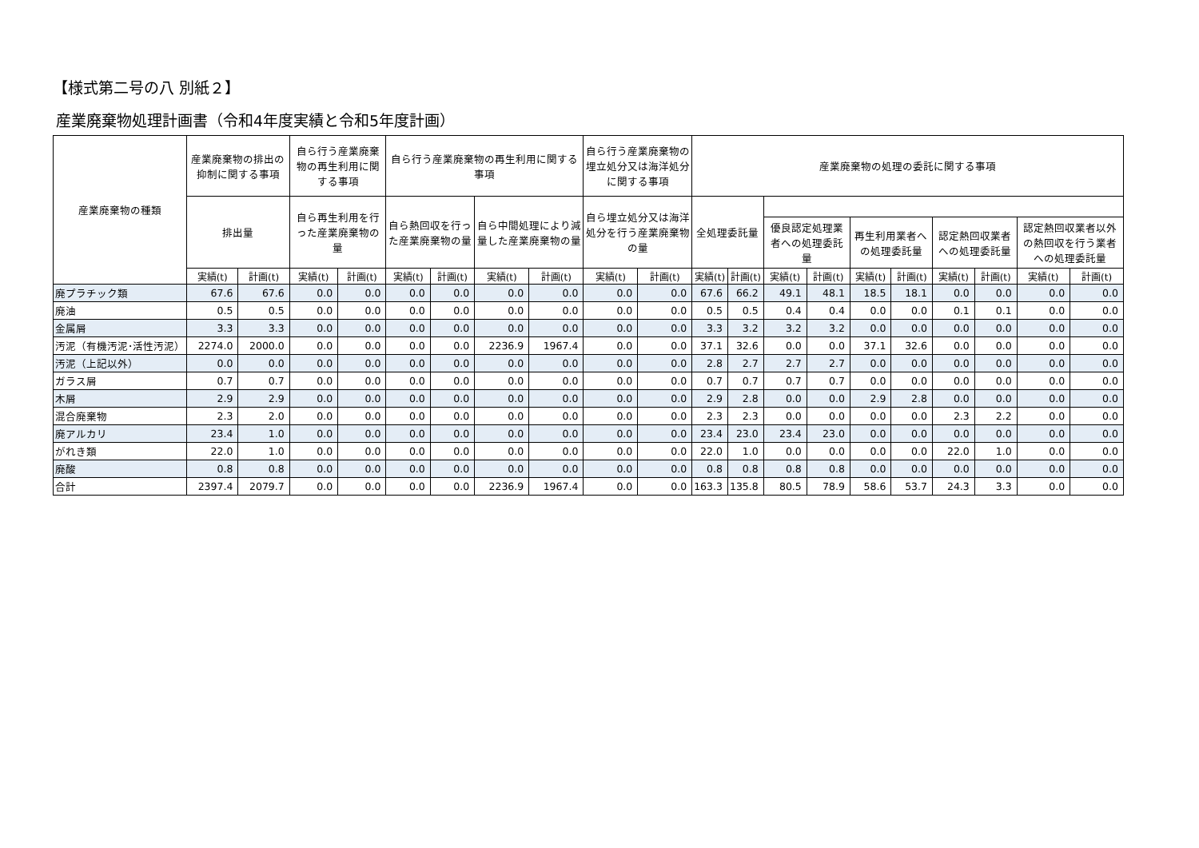【様式第二号の八 別紙２】
産業廃棄物処理計画書（令和4年度実績と令和5年度計画）
| 産業廃棄物の種類 | 産業廃棄物の排出の抑制に関する事項 | | 自ら行う産業廃棄物の再生利用に関する事項 | | 自ら行う産業廃棄物の再生利用に関する事項 | | | | 自ら行う産業廃棄物の埋立処分又は海洋処分に関する事項 | | 産業廃棄物の処理の委託に関する事項 | | | | | | | | | |
| --- | --- | --- | --- | --- | --- | --- | --- | --- | --- | --- | --- | --- | --- | --- | --- | --- | --- | --- | --- | --- |
| | 排出量 | | 自ら再生利用を行った産業廃棄物の量 | | 自ら熱回収を行った産業廃棄物の量 | | 自ら中間処理により減量した産業廃棄物の量 | | 自ら埋立処分又は海洋処分を行う産業廃棄物の量 | | 全処理委託量 | | | | | | | | | |
| | | | | | | | | | | | | | 優良認定処理業者への処理委託量 | | 再生利用業者への処理委託量 | | 認定熱回収業者への処理委託量 | | 認定熱回収業者以外の熱回収を行う業者への処理委託量 | |
| | 実績(t) | 計画(t) | 実績(t) | 計画(t) | 実績(t) | 計画(t) | 実績(t) | 計画(t) | 実績(t) | 計画(t) | 実績(t) | 計画(t) | 実績(t) | 計画(t) | 実績(t) | 計画(t) | 実績(t) | 計画(t) | 実績(t) | 計画(t) |
| 廃プラチック類 | 67.6 | 67.6 | 0.0 | 0.0 | 0.0 | 0.0 | 0.0 | 0.0 | 0.0 | 0.0 | 67.6 | 66.2 | 49.1 | 48.1 | 18.5 | 18.1 | 0.0 | 0.0 | 0.0 | 0.0 |
| 廃油 | 0.5 | 0.5 | 0.0 | 0.0 | 0.0 | 0.0 | 0.0 | 0.0 | 0.0 | 0.0 | 0.5 | 0.5 | 0.4 | 0.4 | 0.0 | 0.0 | 0.1 | 0.1 | 0.0 | 0.0 |
| 金属屑 | 3.3 | 3.3 | 0.0 | 0.0 | 0.0 | 0.0 | 0.0 | 0.0 | 0.0 | 0.0 | 3.3 | 3.2 | 3.2 | 3.2 | 0.0 | 0.0 | 0.0 | 0.0 | 0.0 | 0.0 |
| 汚泥（有機汚泥･活性汚泥） | 2274.0 | 2000.0 | 0.0 | 0.0 | 0.0 | 0.0 | 2236.9 | 1967.4 | 0.0 | 0.0 | 37.1 | 32.6 | 0.0 | 0.0 | 37.1 | 32.6 | 0.0 | 0.0 | 0.0 | 0.0 |
| 汚泥（上記以外） | 0.0 | 0.0 | 0.0 | 0.0 | 0.0 | 0.0 | 0.0 | 0.0 | 0.0 | 0.0 | 2.8 | 2.7 | 2.7 | 2.7 | 0.0 | 0.0 | 0.0 | 0.0 | 0.0 | 0.0 |
| ガラス屑 | 0.7 | 0.7 | 0.0 | 0.0 | 0.0 | 0.0 | 0.0 | 0.0 | 0.0 | 0.0 | 0.7 | 0.7 | 0.7 | 0.7 | 0.0 | 0.0 | 0.0 | 0.0 | 0.0 | 0.0 |
| 木屑 | 2.9 | 2.9 | 0.0 | 0.0 | 0.0 | 0.0 | 0.0 | 0.0 | 0.0 | 0.0 | 2.9 | 2.8 | 0.0 | 0.0 | 2.9 | 2.8 | 0.0 | 0.0 | 0.0 | 0.0 |
| 混合廃棄物 | 2.3 | 2.0 | 0.0 | 0.0 | 0.0 | 0.0 | 0.0 | 0.0 | 0.0 | 0.0 | 2.3 | 2.3 | 0.0 | 0.0 | 0.0 | 0.0 | 2.3 | 2.2 | 0.0 | 0.0 |
| 廃アルカリ | 23.4 | 1.0 | 0.0 | 0.0 | 0.0 | 0.0 | 0.0 | 0.0 | 0.0 | 0.0 | 23.4 | 23.0 | 23.4 | 23.0 | 0.0 | 0.0 | 0.0 | 0.0 | 0.0 | 0.0 |
| がれき類 | 22.0 | 1.0 | 0.0 | 0.0 | 0.0 | 0.0 | 0.0 | 0.0 | 0.0 | 0.0 | 22.0 | 1.0 | 0.0 | 0.0 | 0.0 | 0.0 | 22.0 | 1.0 | 0.0 | 0.0 |
| 廃酸 | 0.8 | 0.8 | 0.0 | 0.0 | 0.0 | 0.0 | 0.0 | 0.0 | 0.0 | 0.0 | 0.8 | 0.8 | 0.8 | 0.8 | 0.0 | 0.0 | 0.0 | 0.0 | 0.0 | 0.0 |
| 合計 | 2397.4 | 2079.7 | 0.0 | 0.0 | 0.0 | 0.0 | 2236.9 | 1967.4 | 0.0 | 0.0 | 163.3 | 135.8 | 80.5 | 78.9 | 58.6 | 53.7 | 24.3 | 3.3 | 0.0 | 0.0 |